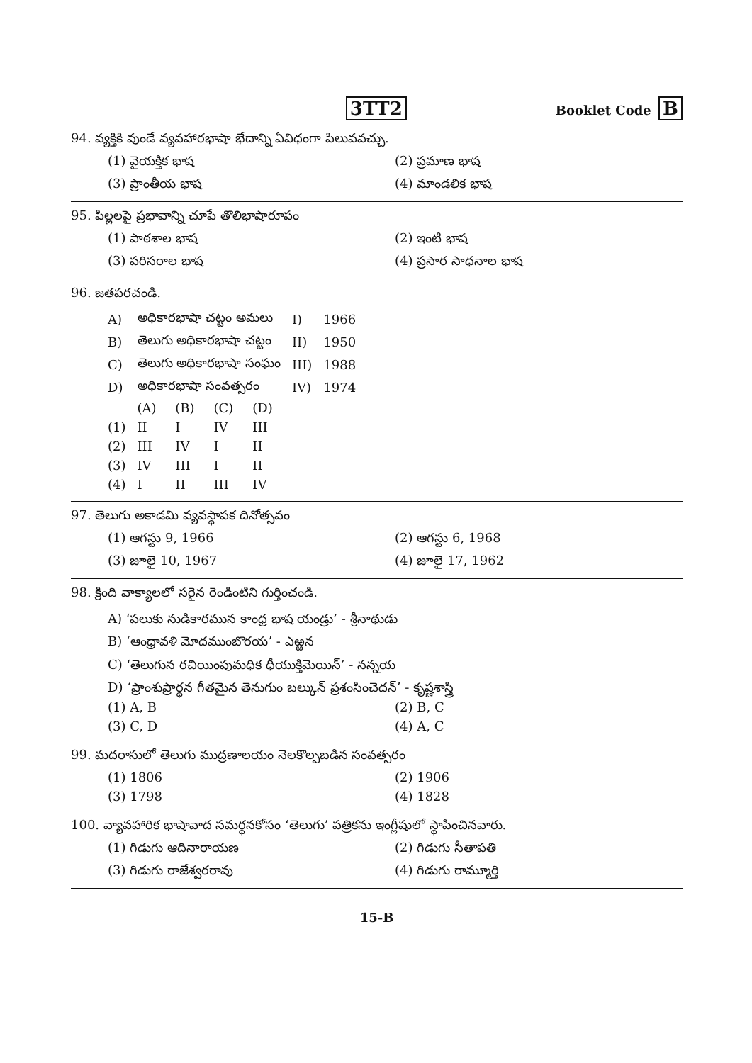3TT2
Booklet Code B
94. వ్యక్తికి వుండే వ్యవహారభాషా భేదాన్ని ఏవిధంగా పిలువవచ్చు.
(1) వైయక్తిక భాష
(2) ప్రమాణ భాష
(3) ప్రాంతీయ భాష
(4) మాండలిక భాష
95. పిల్లలపై ప్రభావాన్ని చూపే తొలిభాషారూపం
(1) పాఠశాల భాష
(2) ఇంటి భాష
(3) పరిసరాల భాష
(4) ప్రసార సాధనాల భాష
96. జతపరచండి.
| A) | అధికారభాషా చట్టం అమలు | | | | I) | 1966 |
| B) | తెలుగు అధికారభాషా చట్టం | | | | II) | 1950 |
| C) | తెలుగు అధికారభాషా సంఘం | | | | III) | 1988 |
| D) | అధికారభాషా సంవత్సరం | | | | IV) | 1974 |
| | (A) | (B) | (C) | (D) | | |
| (1) | II | I | IV | III | | |
| (2) | III | IV | I | II | | |
| (3) | IV | III | I | II | | |
| (4) | I | II | III | IV | | |
97. తెలుగు అకాడమి వ్యవస్థాపక దినోత్సవం
(1) ఆగస్టు 9, 1966
(2) ఆగస్టు 6, 1968
(3) జూలై 10, 1967
(4) జూలై 17, 1962
98. క్రింది వాక్యాలలో సరైన రెండింటిని గుర్తించండి.
A) ‘పలుకు నుడికారమున కాంధ్ర భాష యండ్రు’ - శ్రీనాథుడు
B) ‘ఆంధ్రావళి మోదముంబొరయ’ - ఎఱ్ఱన
C) ‘తెలుగున రచియింపుమధిక ధీయుక్తిమెయిన్’ - నన్నయ
D) ‘ప్రాంశుప్రార్థన గీతమైన తెనుగుం బల్కున్ ప్రశంసించెదన్’ - కృష్ణశాస్త్రి
(1) A, B
(2) B, C
(3) C, D
(4) A, C
99. మదరాసులో తెలుగు ముద్రణాలయం నెలకొల్పబడిన సంవత్సరం
(1) 1806
(2) 1906
(3) 1798
(4) 1828
100. వ్యావహారిక భాషావాద సమర్ధనకోసం ‘తెలుగు’ పత్రికను ఇంగ్లీషులో స్థాపించినవారు.
(1) గిడుగు ఆదినారాయణ
(2) గిడుగు సీతాపతి
(3) గిడుగు రాజేశ్వరరావు
(4) గిడుగు రామ్మూర్తి
15-B